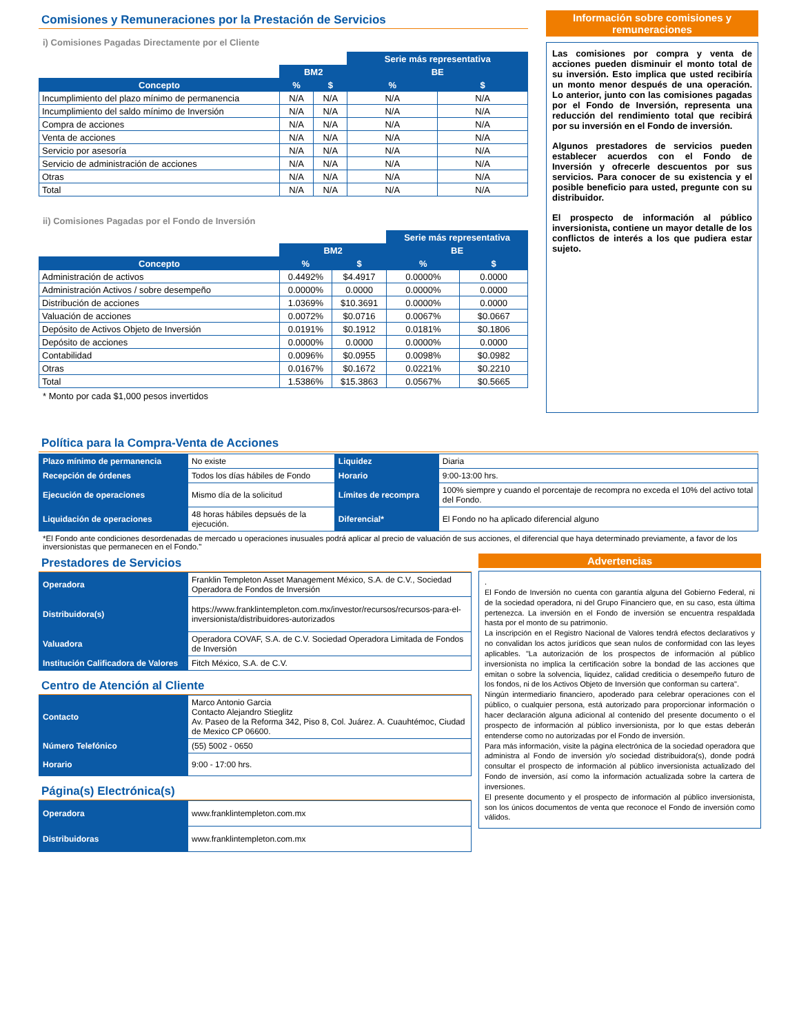Comisiones y Remuneraciones por la Prestación de Servicios
i) Comisiones Pagadas Directamente por el Cliente
| | | | Serie más representativa | |
| | BM2 | | BE | |
| Concepto | % | $ | % | $ |
| Incumplimiento del plazo mínimo de permanencia | N/A | N/A | N/A | N/A |
| Incumplimiento del saldo mínimo de Inversión | N/A | N/A | N/A | N/A |
| Compra de acciones | N/A | N/A | N/A | N/A |
| Venta de acciones | N/A | N/A | N/A | N/A |
| Servicio por asesoría | N/A | N/A | N/A | N/A |
| Servicio de administración de acciones | N/A | N/A | N/A | N/A |
| Otras | N/A | N/A | N/A | N/A |
| Total | N/A | N/A | N/A | N/A |
ii) Comisiones Pagadas por el Fondo de Inversión
| | | | Serie más representativa | |
| | BM2 | | BE | |
| Concepto | % | $ | % | $ |
| Administración de activos | 0.4492% | $4.4917 | 0.0000% | 0.0000 |
| Administración Activos / sobre desempeño | 0.0000% | 0.0000 | 0.0000% | 0.0000 |
| Distribución de acciones | 1.0369% | $10.3691 | 0.0000% | 0.0000 |
| Valuación de acciones | 0.0072% | $0.0716 | 0.0067% | $0.0667 |
| Depósito de Activos Objeto de Inversión | 0.0191% | $0.1912 | 0.0181% | $0.1806 |
| Depósito de acciones | 0.0000% | 0.0000 | 0.0000% | 0.0000 |
| Contabilidad | 0.0096% | $0.0955 | 0.0098% | $0.0982 |
| Otras | 0.0167% | $0.1672 | 0.0221% | $0.2210 |
| Total | 1.5386% | $15.3863 | 0.0567% | $0.5665 |
* Monto por cada $1,000 pesos invertidos
Información sobre comisiones y remuneraciones
Las comisiones por compra y venta de acciones pueden disminuir el monto total de su inversión. Esto implica que usted recibiría un monto menor después de una operación. Lo anterior, junto con las comisiones pagadas por el Fondo de Inversión, representa una reducción del rendimiento total que recibirá por su inversión en el Fondo de inversión.
Algunos prestadores de servicios pueden establecer acuerdos con el Fondo de Inversión y ofrecerle descuentos por sus servicios. Para conocer de su existencia y el posible beneficio para usted, pregunte con su distribuidor.
El prospecto de información al público inversionista, contiene un mayor detalle de los conflictos de interés a los que pudiera estar sujeto.
Política para la Compra-Venta de Acciones
| Plazo mínimo de permanencia | No existe | Liquidez | Diaria |
| Recepción de órdenes | Todos los días hábiles de Fondo | Horario | 9:00-13:00 hrs. |
| Ejecución de operaciones | Mismo día de la solicitud | Límites de recompra | 100% siempre y cuando el porcentaje de recompra no exceda el 10% del activo total del Fondo. |
| Liquidación de operaciones | 48 horas hábiles depsués de la ejecución. | Diferencial* | El Fondo no ha aplicado diferencial alguno |
*El Fondo ante condiciones desordenadas de mercado u operaciones inusuales podrá aplicar al precio de valuación de sus acciones, el diferencial que haya determinado previamente, a favor de los inversionistas que permanecen en el Fondo."
Prestadores de Servicios
| Operadora | Franklin Templeton Asset Management México, S.A. de C.V., Sociedad Operadora de Fondos de Inversión |
| Distribuidora(s) | https://www.franklintempleton.com.mx/investor/recursos/recursos-para-el-inversionista/distribuidores-autorizados |
| Valuadora | Operadora COVAF, S.A. de C.V. Sociedad Operadora Limitada de Fondos de Inversión |
| Institución Calificadora de Valores | Fitch México, S.A. de C.V. |
Centro de Atención al Cliente
| Contacto | Marco Antonio Garcia Contacto Alejandro Stieglitz Av. Paseo de la Reforma 342, Piso 8, Col. Juárez. A. Cuauhtémoc, Ciudad de Mexico CP 06600. |
| Número Telefónico | (55) 5002 - 0650 |
| Horario | 9:00 - 17:00 hrs. |
Página(s) Electrónica(s)
| Operadora | www.franklintempleton.com.mx |
| Distribuidoras | www.franklintempleton.com.mx |
Advertencias
.
El Fondo de Inversión no cuenta con garantía alguna del Gobierno Federal, ni de la sociedad operadora, ni del Grupo Financiero que, en su caso, esta última pertenezca. La inversión en el Fondo de inversión se encuentra respaldada hasta por el monto de su patrimonio.
La inscripción en el Registro Nacional de Valores tendrá efectos declarativos y no convalidan los actos jurídicos que sean nulos de conformidad con las leyes aplicables. "La autorización de los prospectos de información al público inversionista no implica la certificación sobre la bondad de las acciones que emitan o sobre la solvencia, liquidez, calidad crediticia o desempeño futuro de los fondos, ni de los Activos Objeto de Inversión que conforman su cartera".
Ningún intermediario financiero, apoderado para celebrar operaciones con el público, o cualquier persona, está autorizado para proporcionar información o hacer declaración alguna adicional al contenido del presente documento o el prospecto de información al público inversionista, por lo que estas deberán entenderse como no autorizadas por el Fondo de inversión.
Para más información, visite la página electrónica de la sociedad operadora que administra al Fondo de inversión y/o sociedad distribuidora(s), donde podrá consultar el prospecto de información al público inversionista actualizado del Fondo de inversión, así como la información actualizada sobre la cartera de inversiones.
El presente documento y el prospecto de información al público inversionista, son los únicos documentos de venta que reconoce el Fondo de inversión como válidos.